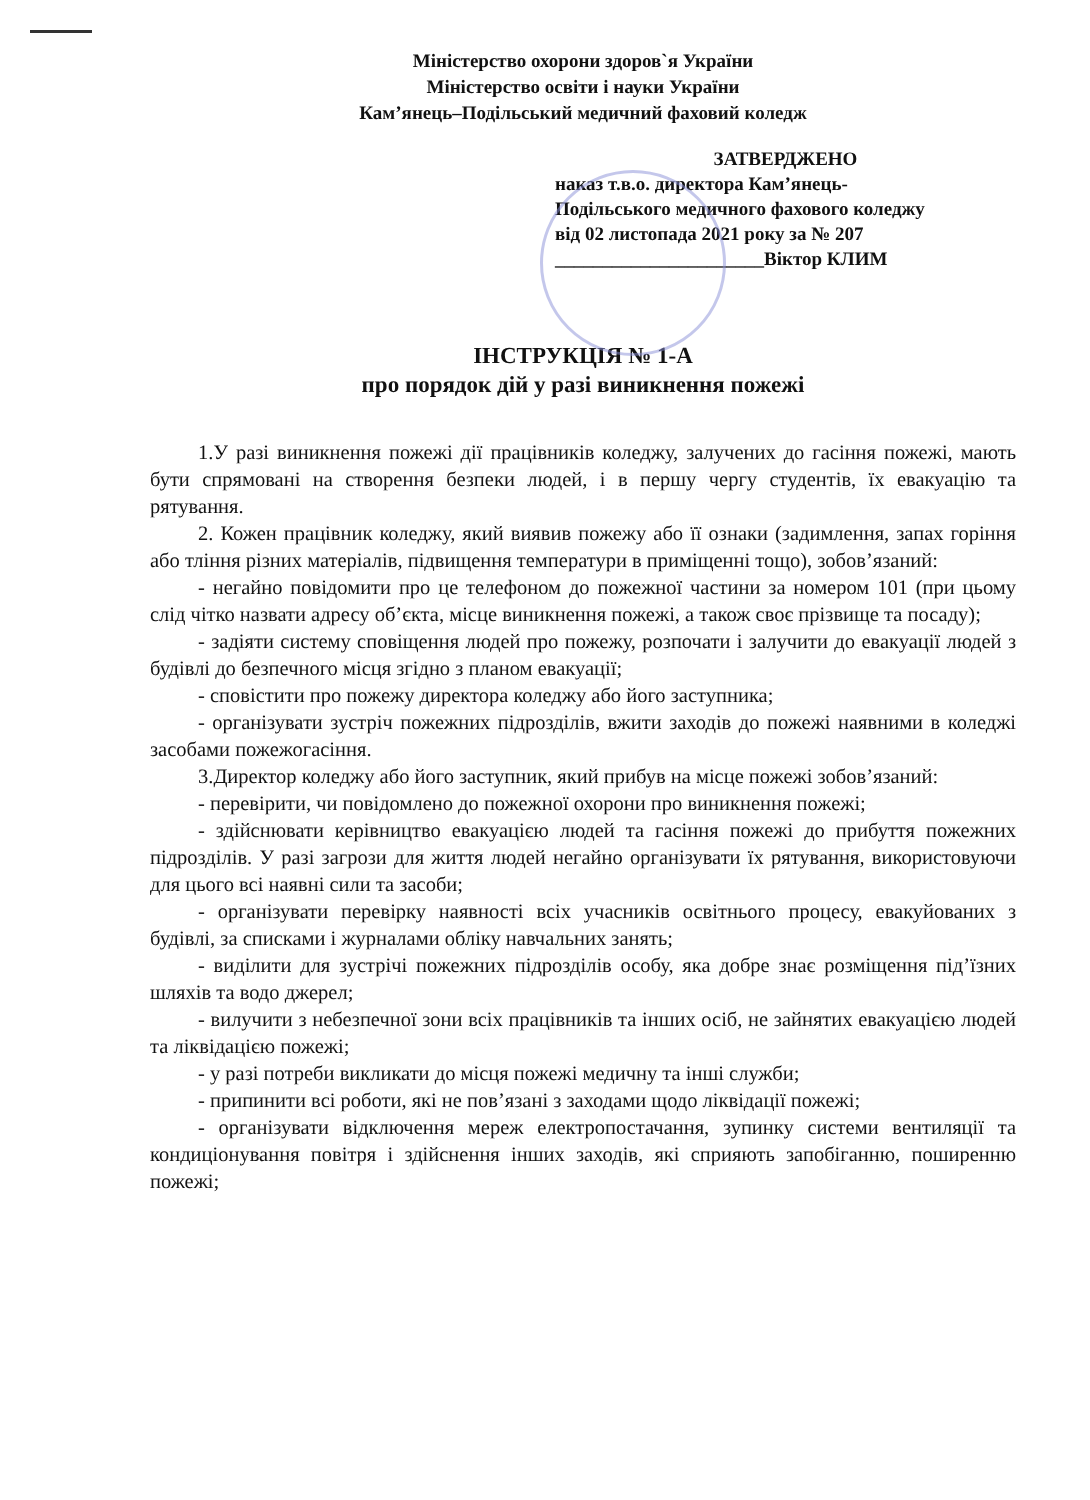Міністерство охорони здоров`я України
Міністерство освіти і науки України
Кам’янець–Подільський медичний фаховий коледж
ЗАТВЕРДЖЕНО
наказ т.в.о. директора Кам’янець-
Подільського медичного фахового коледжу
від 02 листопада 2021 року за № 207
______________________Віктор КЛИМ
ІНСТРУКЦІЯ № 1-А
про порядок дій у разі виникнення пожежі
1.У разі виникнення пожежі дії працівників коледжу, залучених до гасіння пожежі, мають бути спрямовані на створення безпеки людей, і в першу чергу студентів, їх евакуацію та рятування.
2. Кожен працівник коледжу, який виявив пожежу або її ознаки (задимлення, запах горіння або тління різних матеріалів, підвищення температури в приміщенні тощо), зобов’язаний:
- негайно повідомити про це телефоном до пожежної частини за номером 101 (при цьому слід чітко назвати адресу об’єкта, місце виникнення пожежі, а також своє прізвище та посаду);
- задіяти систему сповіщення людей про пожежу, розпочати і залучити до евакуації людей з будівлі до безпечного місця згідно з планом евакуації;
- сповістити про пожежу директора коледжу або його заступника;
- організувати зустріч пожежних підрозділів, вжити заходів до пожежі наявними в коледжі засобами пожежогасіння.
3.Директор коледжу або його заступник, який прибув на місце пожежі зобов’язаний:
- перевірити, чи повідомлено до пожежної охорони про виникнення пожежі;
- здійснювати керівництво евакуацією людей та гасіння пожежі до прибуття пожежних підрозділів. У разі загрози для життя людей негайно організувати їх рятування, використовуючи для цього всі наявні сили та засоби;
- організувати перевірку наявності всіх учасників освітнього процесу, евакуйованих з будівлі, за списками і журналами обліку навчальних занять;
- виділити для зустрічі пожежних підрозділів особу, яка добре знає розміщення під’їзних шляхів та водо джерел;
- вилучити з небезпечної зони всіх працівників та інших осіб, не зайнятих евакуацією людей та ліквідацією пожежі;
- у разі потреби викликати до місця пожежі медичну та інші служби;
- припинити всі роботи, які не пов’язані з заходами щодо ліквідації пожежі;
- організувати відключення мереж електропостачання, зупинку системи вентиляції та кондиціонування повітря і здійснення інших заходів, які сприяють запобіганню, поширенню пожежі;